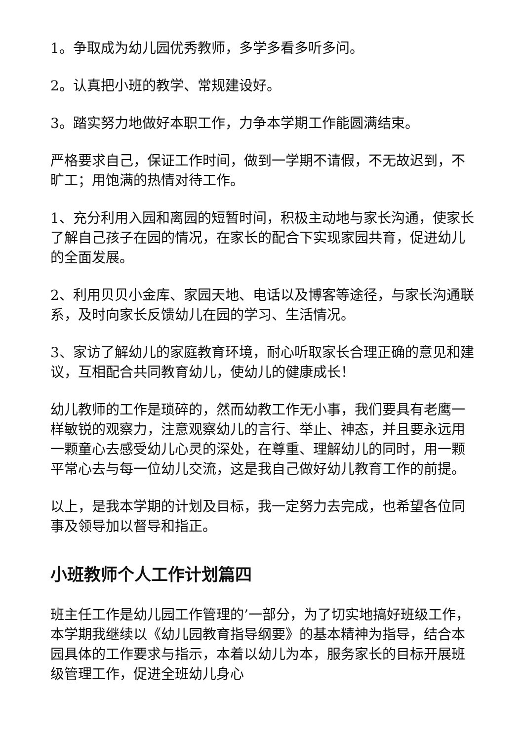1。争取成为幼儿园优秀教师，多学多看多听多问。
2。认真把小班的教学、常规建设好。
3。踏实努力地做好本职工作，力争本学期工作能圆满结束。
严格要求自己，保证工作时间，做到一学期不请假，不无故迟到，不旷工；用饱满的热情对待工作。
1、充分利用入园和离园的短暂时间，积极主动地与家长沟通，使家长了解自己孩子在园的情况，在家长的配合下实现家园共育，促进幼儿的全面发展。
2、利用贝贝小金库、家园天地、电话以及博客等途径，与家长沟通联系，及时向家长反馈幼儿在园的学习、生活情况。
3、家访了解幼儿的家庭教育环境，耐心听取家长合理正确的意见和建议，互相配合共同教育幼儿，使幼儿的健康成长！
幼儿教师的工作是琐碎的，然而幼教工作无小事，我们要具有老鹰一样敏锐的观察力，注意观察幼儿的言行、举止、神态，并且要永远用一颗童心去感受幼儿心灵的深处，在尊重、理解幼儿的同时，用一颗平常心去与每一位幼儿交流，这是我自己做好幼儿教育工作的前提。
以上，是我本学期的计划及目标，我一定努力去完成，也希望各位同事及领导加以督导和指正。
小班教师个人工作计划篇四
班主任工作是幼儿园工作管理的’一部分，为了切实地搞好班级工作，本学期我继续以《幼儿园教育指导纲要》的基本精神为指导，结合本园具体的工作要求与指示，本着以幼儿为本，服务家长的目标开展班级管理工作，促进全班幼儿身心